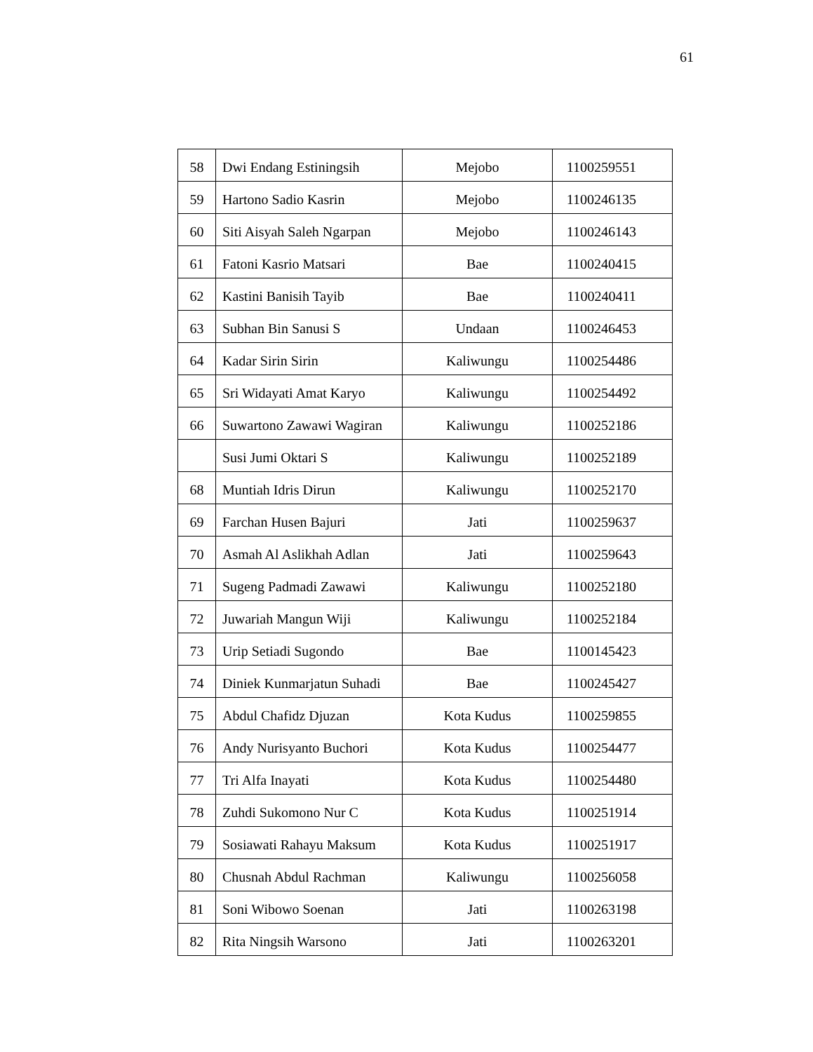61
| 58 | Dwi Endang Estiningsih | Mejobo | 1100259551 |
| 59 | Hartono Sadio Kasrin | Mejobo | 1100246135 |
| 60 | Siti Aisyah Saleh Ngarpan | Mejobo | 1100246143 |
| 61 | Fatoni Kasrio Matsari | Bae | 1100240415 |
| 62 | Kastini Banisih Tayib | Bae | 1100240411 |
| 63 | Subhan Bin Sanusi S | Undaan | 1100246453 |
| 64 | Kadar Sirin Sirin | Kaliwungu | 1100254486 |
| 65 | Sri Widayati Amat Karyo | Kaliwungu | 1100254492 |
| 66 | Suwartono Zawawi Wagiran | Kaliwungu | 1100252186 |
| | Susi Jumi Oktari S | Kaliwungu | 1100252189 |
| 68 | Muntiah Idris Dirun | Kaliwungu | 1100252170 |
| 69 | Farchan Husen Bajuri | Jati | 1100259637 |
| 70 | Asmah Al Aslikhah Adlan | Jati | 1100259643 |
| 71 | Sugeng Padmadi Zawawi | Kaliwungu | 1100252180 |
| 72 | Juwariah Mangun Wiji | Kaliwungu | 1100252184 |
| 73 | Urip Setiadi Sugondo | Bae | 1100145423 |
| 74 | Diniek Kunmarjatun Suhadi | Bae | 1100245427 |
| 75 | Abdul Chafidz Djuzan | Kota Kudus | 1100259855 |
| 76 | Andy Nurisyanto Buchori | Kota Kudus | 1100254477 |
| 77 | Tri Alfa Inayati | Kota Kudus | 1100254480 |
| 78 | Zuhdi Sukomono Nur C | Kota Kudus | 1100251914 |
| 79 | Sosiawati Rahayu Maksum | Kota Kudus | 1100251917 |
| 80 | Chusnah Abdul Rachman | Kaliwungu | 1100256058 |
| 81 | Soni Wibowo Soenan | Jati | 1100263198 |
| 82 | Rita Ningsih Warsono | Jati | 1100263201 |